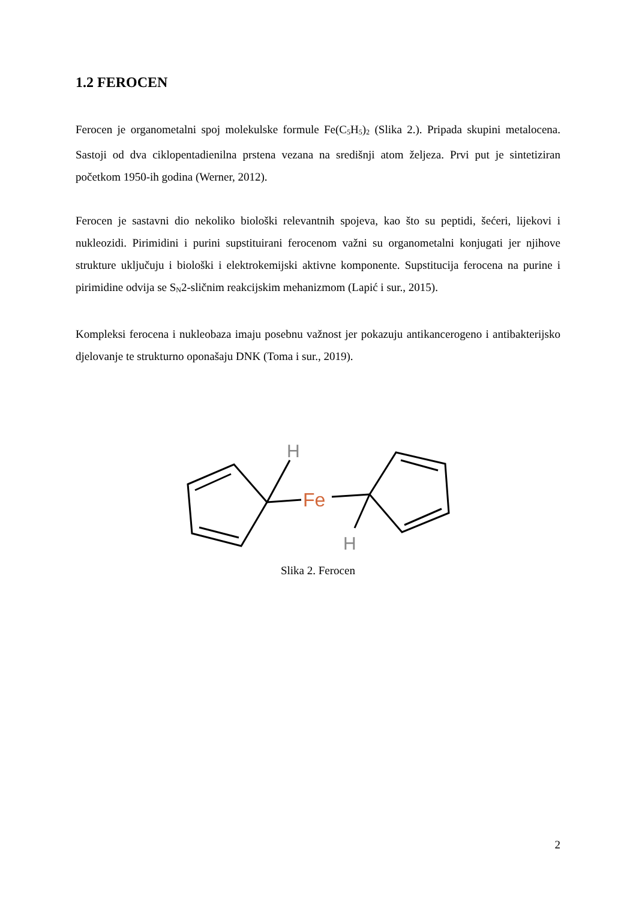1.2 FEROCEN
Ferocen je organometalni spoj molekulske formule Fe(C<sub>5</sub>H<sub>5</sub>)<sub>2</sub> (Slika 2.). Pripada skupini metalocena. Sastoji od dva ciklopentadienilna prstena vezana na središnji atom željeza. Prvi put je sintetiziran početkom 1950-ih godina (Werner, 2012).
Ferocen je sastavni dio nekoliko biološki relevantnih spojeva, kao što su peptidi, šećeri, lijekovi i nukleozidi. Pirimidini i purini supstituirani ferocenom važni su organometalni konjugati jer njihove strukture uključuju i biološki i elektrokemijski aktivne komponente. Supstitucija ferocena na purine i pirimidine odvija se S<sub>N</sub>2-sličnim reakcijskim mehanizmom (Lapić i sur., 2015).
Kompleksi ferocena i nukleobaza imaju posebnu važnost jer pokazuju antikancerogeno i antibakterijsko djelovanje te strukturno oponašaju DNK (Toma i sur., 2019).
H
H
Fe
Slika 2. Ferocen
2